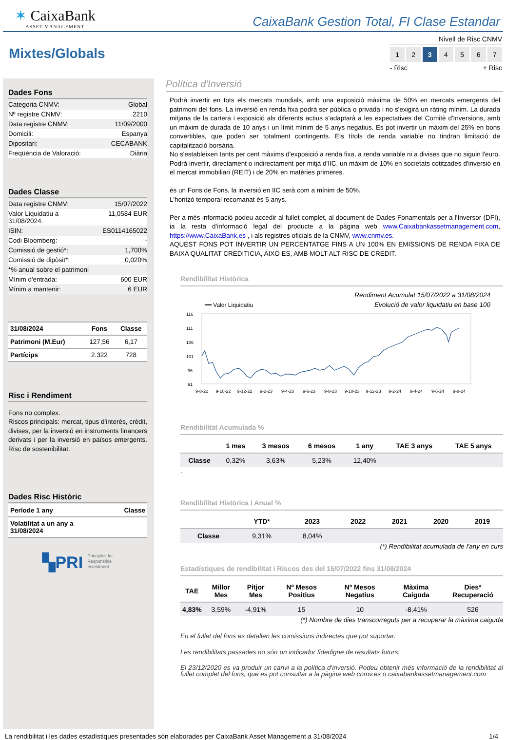✶ CaixaBank
ASSET MANAGEMENT
CaixaBank Gestion Total, FI Clase Estandar
Mixtes/Globals
Nivell de Risc CNMV
1 2 3 4567
- Risc + Risc
Dades Fons
Categoria CNMV: Global
Nº registre CNMV: 2210
Data registre CNMV: 11/09/2000
Domicili: Espanya
Dipositari: CECABANK
Freqüència de Valoració: Diària
Dades Classe
Data registre CNMV: 15/07/2022
Valor Liquidatiu a
31/08/2024: 11,0584 EUR
ISIN: ES0114165022
Codi Bloomberg: -
Comissió de gestió*: 1,700%
Comissió de dipòsit*: 0,020%
*% anual sobre el patrimoni
Mínim d'entrada: 600 EUR
Mínim a mantenir: 6 EUR
| 31/08/2024 | Fons | Classe |
| --- | --- | --- |
| Patrimoni (M.Eur) | 127,56 | 6,17 |
| Partícips | 2.322 | 728 |
Risc i Rendiment
Fons no complex.
Riscos principals: mercat, tipus d'interès, crèdit, divises, per la inversió en instruments financers derivats i per la inversió en països emergents. Risc de sostenibilitat.
Dades Risc Històric
| Període 1 any | Classe |
| --- | --- |
| Volatilitat a un any a 31/08/2024 | |
▚PRI Principles for
Responsible
Investment
Política d'Inversió
Podrà invertir en tots els mercats mundials, amb una exposició màxima de 50% en mercats emergents del patrimoni del fons. La inversió en renda fixa podrà ser pública o privada i no s'exigirà un ràting mínim. La durada mitjana de la cartera i exposició als diferents actius s'adaptarà a les expectatives del Comitè d'Inversions, amb un màxim de durada de 10 anys i un límit mínim de 5 anys negatius. Es pot invertir un màxim del 25% en bons convertibles, que poden ser totalment contingents. Els títols de renda variable no tindran limitació de capitalització borsària.
No s'estableixen tants per cent màxims d'exposició a renda fixa, a renda variable ni a divises que no siguin l'euro.
Podrà invertir, directament o indirectament per mitjà d'IIC, un màxim de 10% en societats cotitzades d'inversió en el mercat immobiliari (REIT) i de 20% en matèries primeres.
és un Fons de Fons, la inversió en IIC serà com a mínim de 50%.
L'horitzó temporal recomanat és 5 anys.
Per a més informació podeu accedir al fullet complet, al document de Dades Fonamentals per a l'Inversor (DFI), ia la resta d'informació legal del producte a la pàgina web www.Caixabankassetmanagement.com, https://www.CaixaBank.es , i als registres oficials de la CNMV, www.cnmv.es.
AQUEST FONS POT INVERTIR UN PERCENTATGE FINS A UN 100% EN EMISSIONS DE RENDA FIXA DE BAIXA QUALITAT CREDITICIA, AIXO ES, AMB MOLT ALT RISC DE CREDIT.
Rendibilitat Històrica
Rendiment Acumulat 15/07/2022 a 31/08/2024
━━ Valor Liquidatiu Evolució de valor liquidatiu en base 100
116
111
106
101
96
91
9-8-22
9-10-22
9-12-22
9-2-23
9-4-23
9-6-23
9-8-23
9-10-23
9-12-23
9-2-24
9-4-24
9-6-24
9-8-24
Rendibilitat Acumulada %
| | 1 mes | 3 mesos | 6 mesos | 1 any | TAE 3 anys | TAE 5 anys |
| --- | --- | --- | --- | --- | --- | --- |
| Classe | 0,32% | 3,63% | 5,23% | 12,40% | | |
.
Rendibilitat Històrica i Anual %
| | YTD* | 2023 | 2022 | 2021 | 2020 | 2019 |
| --- | --- | --- | --- | --- | --- | --- |
| Classe | 9,31% | 8,04% | | | | |
(*) Rendibilitat acumulada de l'any en curs
Estadístiques de rendibilitat i Riscos des del 15/07/2022 fins 31/08/2024
| TAE | Millor Mes | Pitjor Mes | Nº Mesos Positius | Nº Mesos Negatius | Màxima Caiguda | Dies* Recuperació |
| --- | --- | --- | --- | --- | --- | --- |
| 4,83% | 3,59% | -4,91% | 15 | 10 | -8,41% | 526 |
(*) Nombre de dies transcorreguts per a recuperar la màxima caiguda
En el fullet del fons es detallen les comissions indirectes que pot suportar.
Les rendibilitats passades no són un indicador fidedigne de resultats futurs.
El 23/12/2020 es va produir un canvi a la política d'inversió. Podeu obtenir més informació de la rendibilitat al fullet complet del fons, que es pot consultar a la pàgina web cnmv.es o caixabankassetmanagement.com
La rendibilitat i les dades estadístiques presentades són elaborades per CaixaBank Asset Management a 31/08/2024 1/4